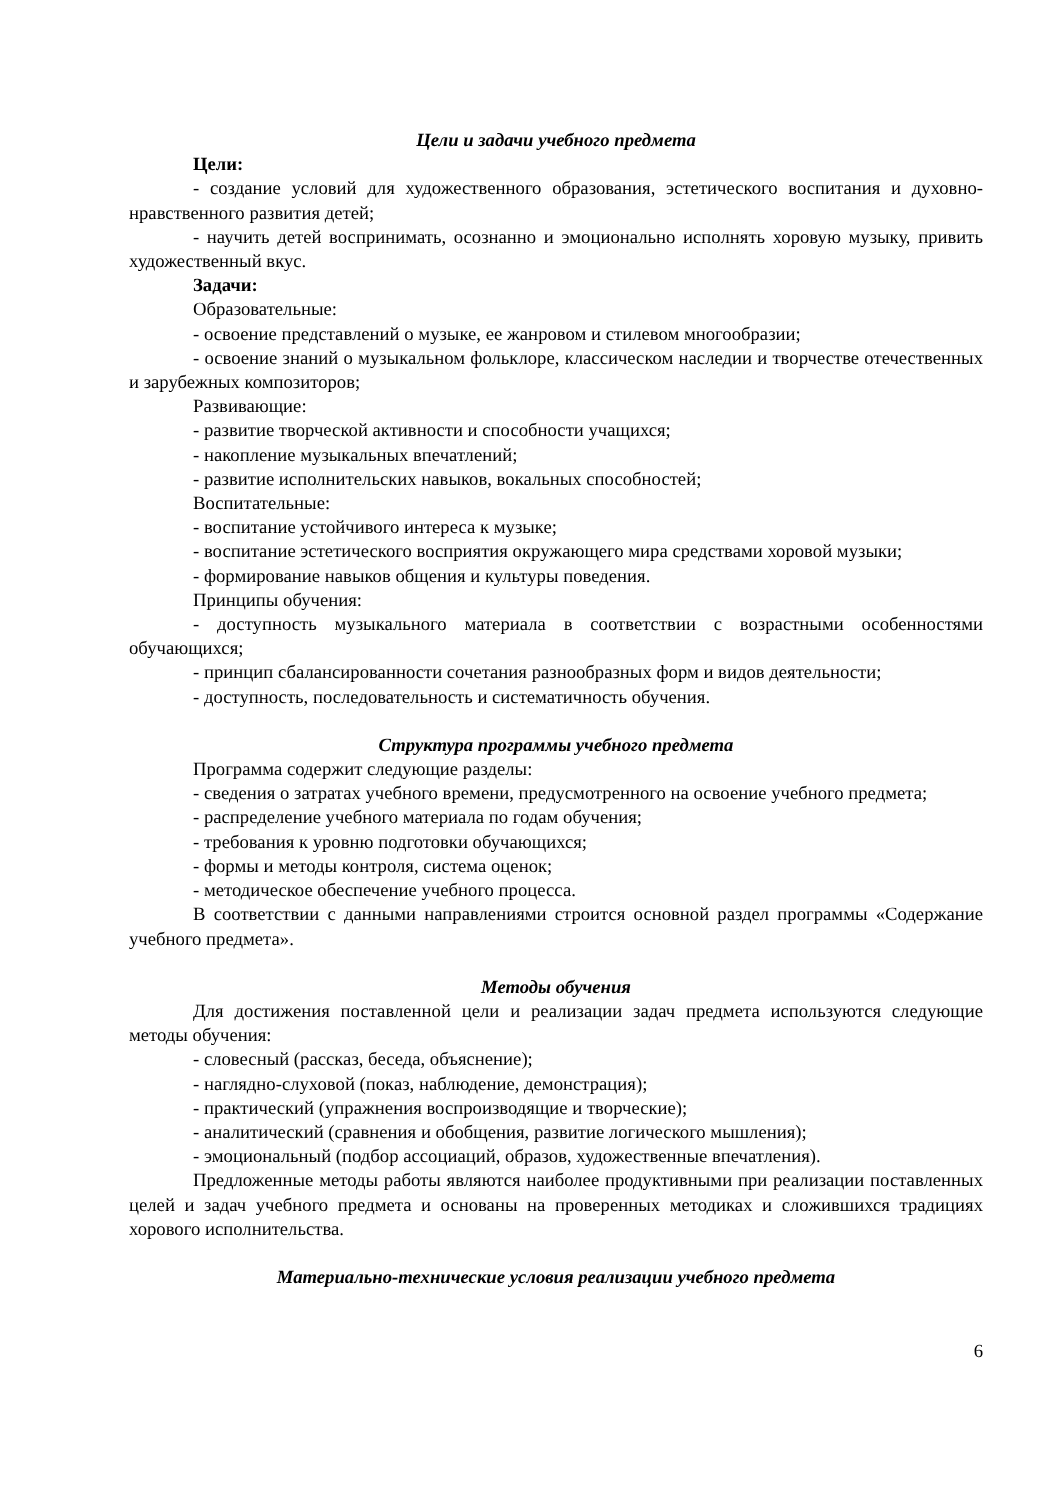Цели и задачи учебного предмета
Цели:
- создание условий для художественного образования, эстетического воспитания и духовно-нравственного развития детей;
- научить детей воспринимать, осознанно и эмоционально исполнять хоровую музыку, привить художественный вкус.
Задачи:
Образовательные:
- освоение представлений о музыке, ее жанровом и стилевом многообразии;
- освоение знаний о музыкальном фольклоре, классическом наследии и творчестве отечественных и зарубежных композиторов;
Развивающие:
- развитие творческой активности и способности учащихся;
- накопление музыкальных впечатлений;
- развитие исполнительских навыков, вокальных способностей;
Воспитательные:
- воспитание устойчивого интереса к музыке;
- воспитание эстетического восприятия окружающего мира средствами хоровой музыки;
- формирование навыков общения и культуры поведения.
Принципы обучения:
- доступность музыкального материала в соответствии с возрастными особенностями обучающихся;
- принцип сбалансированности сочетания разнообразных форм и видов деятельности;
- доступность, последовательность и систематичность обучения.
Структура программы учебного предмета
Программа содержит следующие разделы:
- сведения о затратах учебного времени, предусмотренного на освоение учебного предмета;
- распределение учебного материала по годам обучения;
- требования к уровню подготовки обучающихся;
- формы и методы контроля, система оценок;
- методическое обеспечение учебного процесса.
В соответствии с данными направлениями строится основной раздел программы «Содержание учебного предмета».
Методы обучения
Для достижения поставленной цели и реализации задач предмета используются следующие методы обучения:
- словесный (рассказ, беседа, объяснение);
- наглядно-слуховой (показ, наблюдение, демонстрация);
- практический (упражнения воспроизводящие и творческие);
- аналитический (сравнения и обобщения, развитие логического мышления);
- эмоциональный (подбор ассоциаций, образов, художественные впечатления).
Предложенные методы работы являются наиболее продуктивными при реализации поставленных целей и задач учебного предмета и основаны на проверенных методиках и сложившихся традициях хорового исполнительства.
Материально-технические условия реализации учебного предмета
6